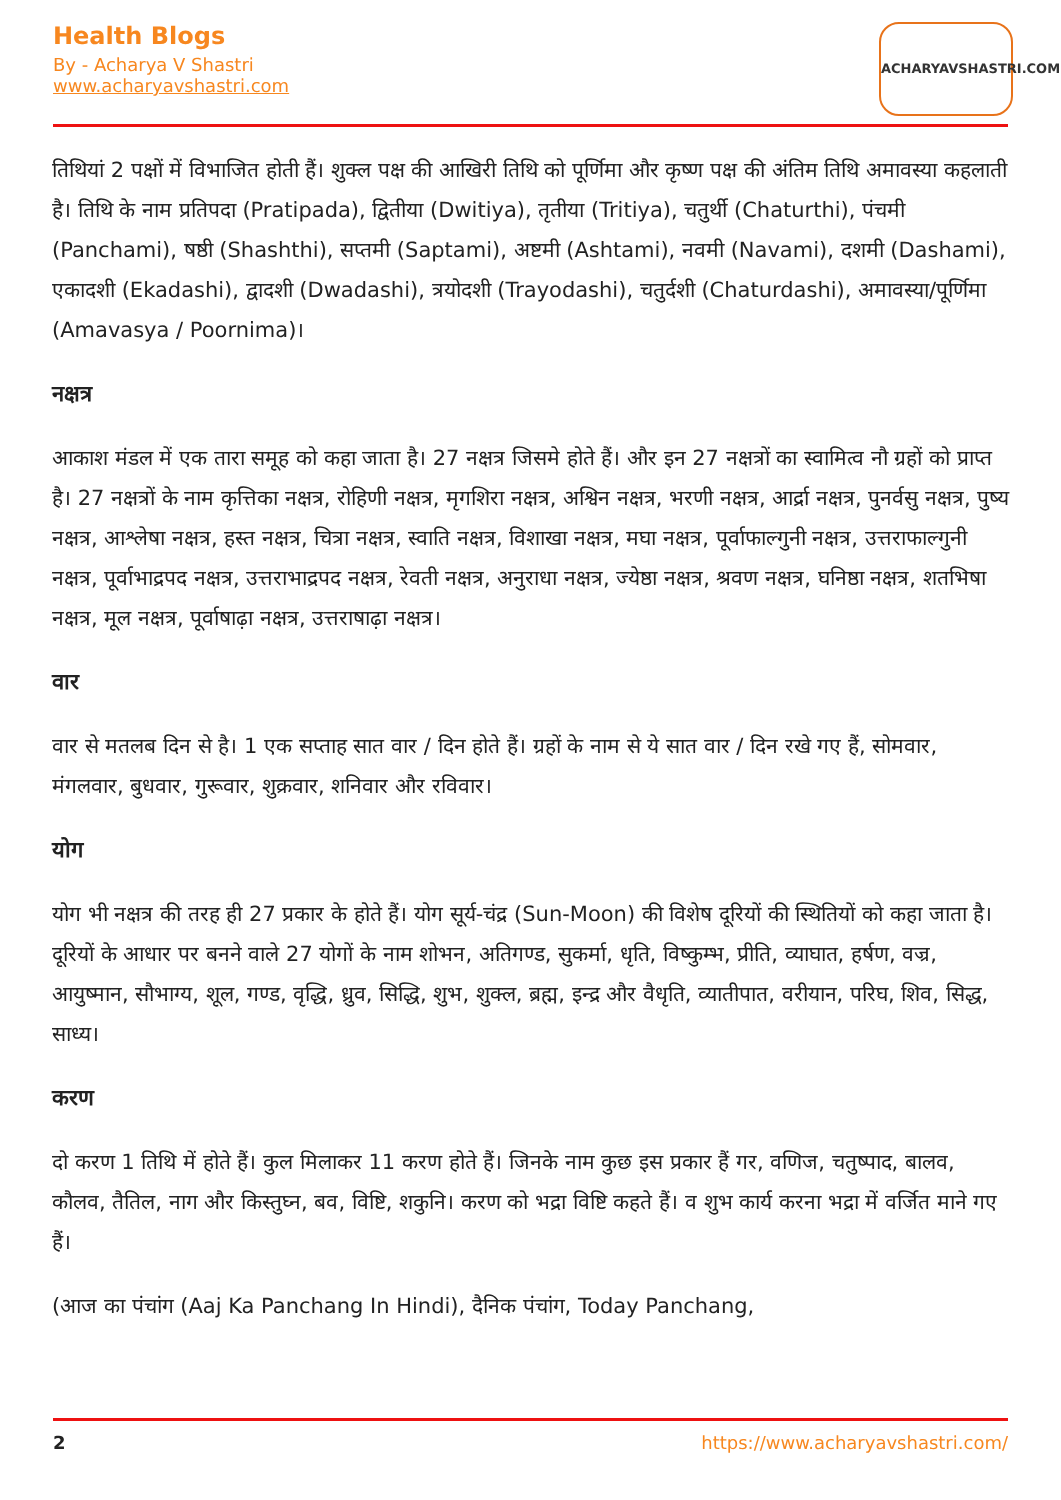Health Blogs
By - Acharya V Shastri
www.acharyavshastri.com
ACHARYAVSHASTRI.COM
तिथियां 2 पक्षों में विभाजित होती हैं। शुक्ल पक्ष की आखिरी तिथि को पूर्णिमा और कृष्ण पक्ष की अंतिम तिथि अमावस्या कहलाती है। तिथि के नाम प्रतिपदा (Pratipada), द्वितीया (Dwitiya), तृतीया (Tritiya), चतुर्थी (Chaturthi), पंचमी (Panchami), षष्ठी (Shashthi), सप्तमी (Saptami), अष्टमी (Ashtami), नवमी (Navami), दशमी (Dashami), एकादशी (Ekadashi), द्वादशी (Dwadashi), त्रयोदशी (Trayodashi), चतुर्दशी (Chaturdashi), अमावस्या/पूर्णिमा (Amavasya / Poornima)।
नक्षत्र
आकाश मंडल में एक तारा समूह को कहा जाता है। 27 नक्षत्र जिसमे होते हैं। और इन 27 नक्षत्रों का स्वामित्व नौ ग्रहों को प्राप्त है। 27 नक्षत्रों के नाम कृत्तिका नक्षत्र, रोहिणी नक्षत्र, मृगशिरा नक्षत्र, अश्विन नक्षत्र, भरणी नक्षत्र, आर्द्रा नक्षत्र, पुनर्वसु नक्षत्र, पुष्य नक्षत्र, आश्लेषा नक्षत्र, हस्त नक्षत्र, चित्रा नक्षत्र, स्वाति नक्षत्र, विशाखा नक्षत्र, मघा नक्षत्र, पूर्वाफाल्गुनी नक्षत्र, उत्तराफाल्गुनी नक्षत्र, पूर्वाभाद्रपद नक्षत्र, उत्तराभाद्रपद नक्षत्र, रेवती नक्षत्र, अनुराधा नक्षत्र, ज्येष्ठा नक्षत्र, श्रवण नक्षत्र, घनिष्ठा नक्षत्र, शतभिषा नक्षत्र, मूल नक्षत्र, पूर्वाषाढ़ा नक्षत्र, उत्तराषाढ़ा नक्षत्र।
वार
वार से मतलब दिन से है। 1 एक सप्ताह सात वार / दिन होते हैं। ग्रहों के नाम से ये सात वार / दिन रखे गए हैं, सोमवार, मंगलवार, बुधवार, गुरूवार, शुक्रवार, शनिवार और रविवार।
योग
योग भी नक्षत्र की तरह ही 27 प्रकार के होते हैं। योग सूर्य-चंद्र (Sun-Moon) की विशेष दूरियों की स्थितियों को कहा जाता है। दूरियों के आधार पर बनने वाले 27 योगों के नाम शोभन, अतिगण्ड, सुकर्मा, धृति, विष्कुम्भ, प्रीति, व्याघात, हर्षण, वज्र, आयुष्मान, सौभाग्य, शूल, गण्ड, वृद्धि, ध्रुव, सिद्धि, शुभ, शुक्ल, ब्रह्म, इन्द्र और वैधृति, व्यातीपात, वरीयान, परिघ, शिव, सिद्ध, साध्य।
करण
दो करण 1 तिथि में होते हैं। कुल मिलाकर 11 करण होते हैं। जिनके नाम कुछ इस प्रकार हैं गर, वणिज, चतुष्पाद, बालव, कौलव, तैतिल, नाग और किस्तुघ्न, बव, विष्टि, शकुनि। करण को भद्रा विष्टि कहते हैं। व शुभ कार्य करना भद्रा में वर्जित माने गए हैं।
(आज का पंचांग (Aaj Ka Panchang In Hindi), दैनिक पंचांग, Today Panchang,
2 https://www.acharyavshastri.com/